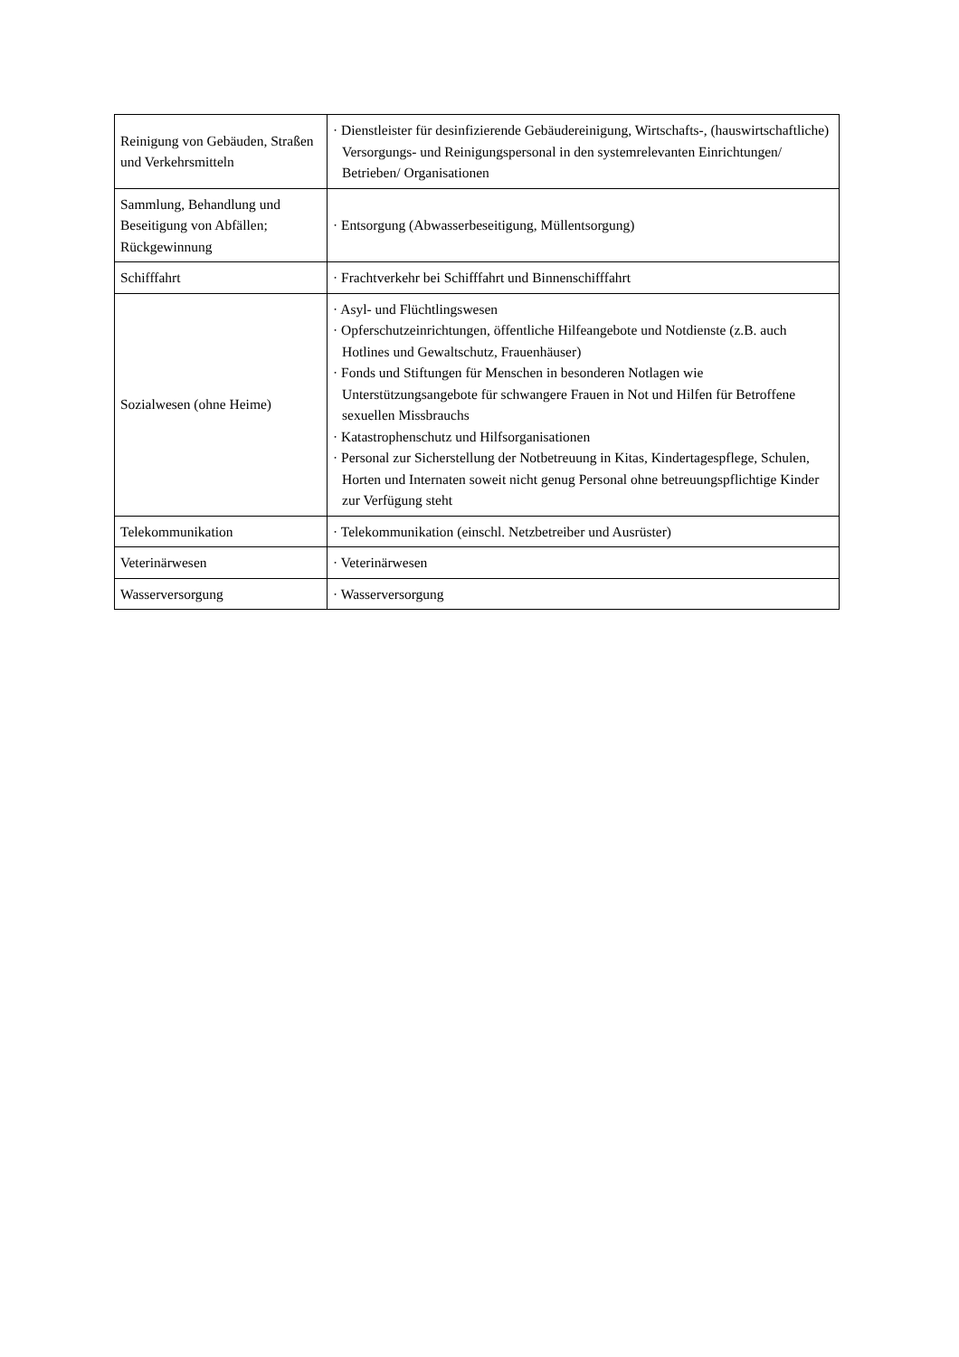| Reinigung von Gebäuden, Straßen und Verkehrsmitteln | · Dienstleister für desinfizierende Gebäudereinigung, Wirtschafts-, (hauswirtschaftliche) Versorgungs- und Reinigungspersonal in den systemrelevanten Einrichtungen/ Betrieben/ Organisationen |
| Sammlung, Behandlung und Beseitigung von Abfällen; Rückgewinnung | · Entsorgung (Abwasserbeseitigung, Müllentsorgung) |
| Schifffahrt | · Frachtverkehr bei Schifffahrt und Binnenschifffahrt |
| Sozialwesen (ohne Heime) | · Asyl- und Flüchtlingswesen · Opferschutzeinrichtungen, öffentliche Hilfeangebote und Notdienste (z.B. auch Hotlines und Gewaltschutz, Frauenhäuser) · Fonds und Stiftungen für Menschen in besonderen Notlagen wie Unterstützungsangebote für schwangere Frauen in Not und Hilfen für Betroffene sexuellen Missbrauchs · Katastrophenschutz und Hilfsorganisationen · Personal zur Sicherstellung der Notbetreuung in Kitas, Kindertagespflege, Schulen, Horten und Internaten soweit nicht genug Personal ohne betreuungspflichtige Kinder zur Verfügung steht |
| Telekommunikation | · Telekommunikation (einschl. Netzbetreiber und Ausrüster) |
| Veterinärwesen | · Veterinärwesen |
| Wasserversorgung | · Wasserversorgung |